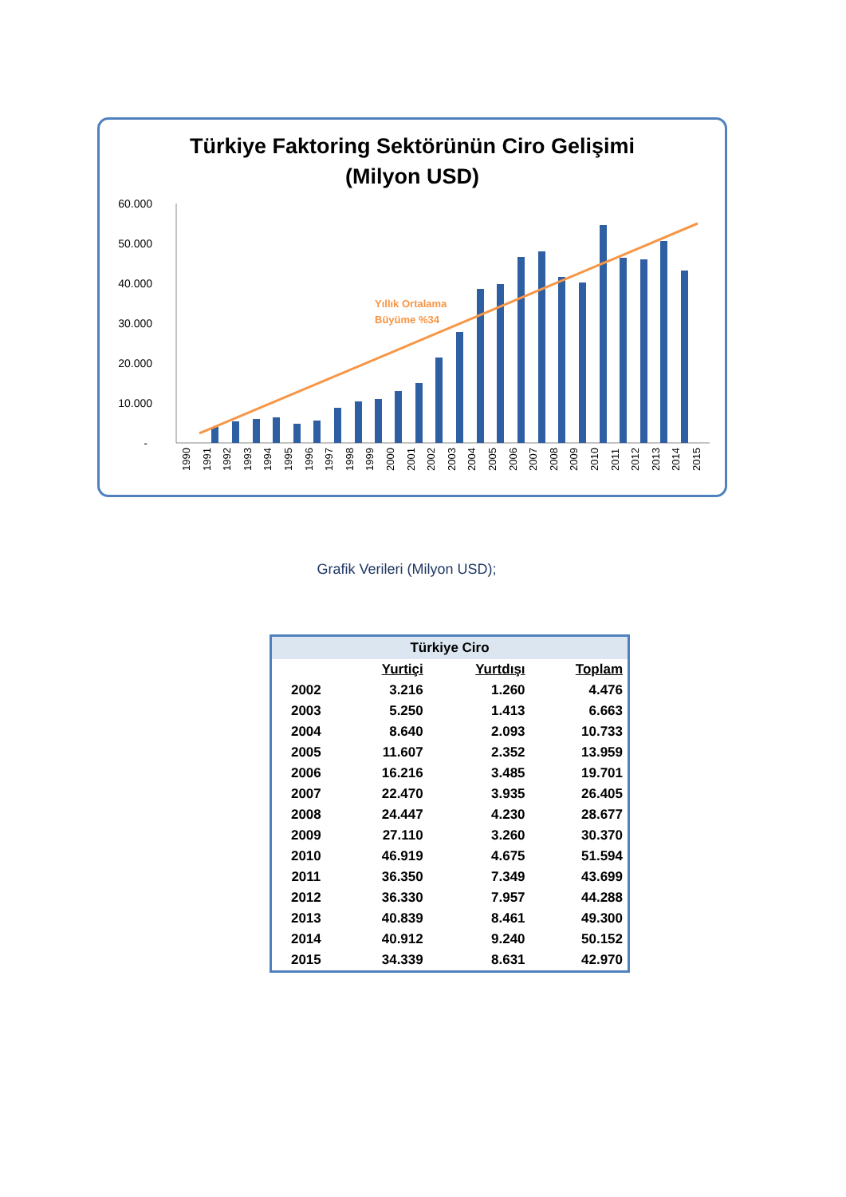Türkiye Faktoring Sektörünün Ciro Gelişimi
(Milyon USD)
60.000
50.000
40.000
30.000
20.000
10.000
-
Yıllık Ortalama
Büyüme %34
1990
1991
1992
1993
1994
1995
1996
1997
1998
1999
2000
2001
2002
2003
2004
2005
2006
2007
2008
2009
2010
2011
2012
2013
2014
2015
Grafik Verileri (Milyon USD);
| Türkiye Ciro | | | |
| --- | --- | --- | --- |
| | Yurtiçi | Yurtdışı | Toplam |
| 2002 | 3.216 | 1.260 | 4.476 |
| 2003 | 5.250 | 1.413 | 6.663 |
| 2004 | 8.640 | 2.093 | 10.733 |
| 2005 | 11.607 | 2.352 | 13.959 |
| 2006 | 16.216 | 3.485 | 19.701 |
| 2007 | 22.470 | 3.935 | 26.405 |
| 2008 | 24.447 | 4.230 | 28.677 |
| 2009 | 27.110 | 3.260 | 30.370 |
| 2010 | 46.919 | 4.675 | 51.594 |
| 2011 | 36.350 | 7.349 | 43.699 |
| 2012 | 36.330 | 7.957 | 44.288 |
| 2013 | 40.839 | 8.461 | 49.300 |
| 2014 | 40.912 | 9.240 | 50.152 |
| 2015 | 34.339 | 8.631 | 42.970 |